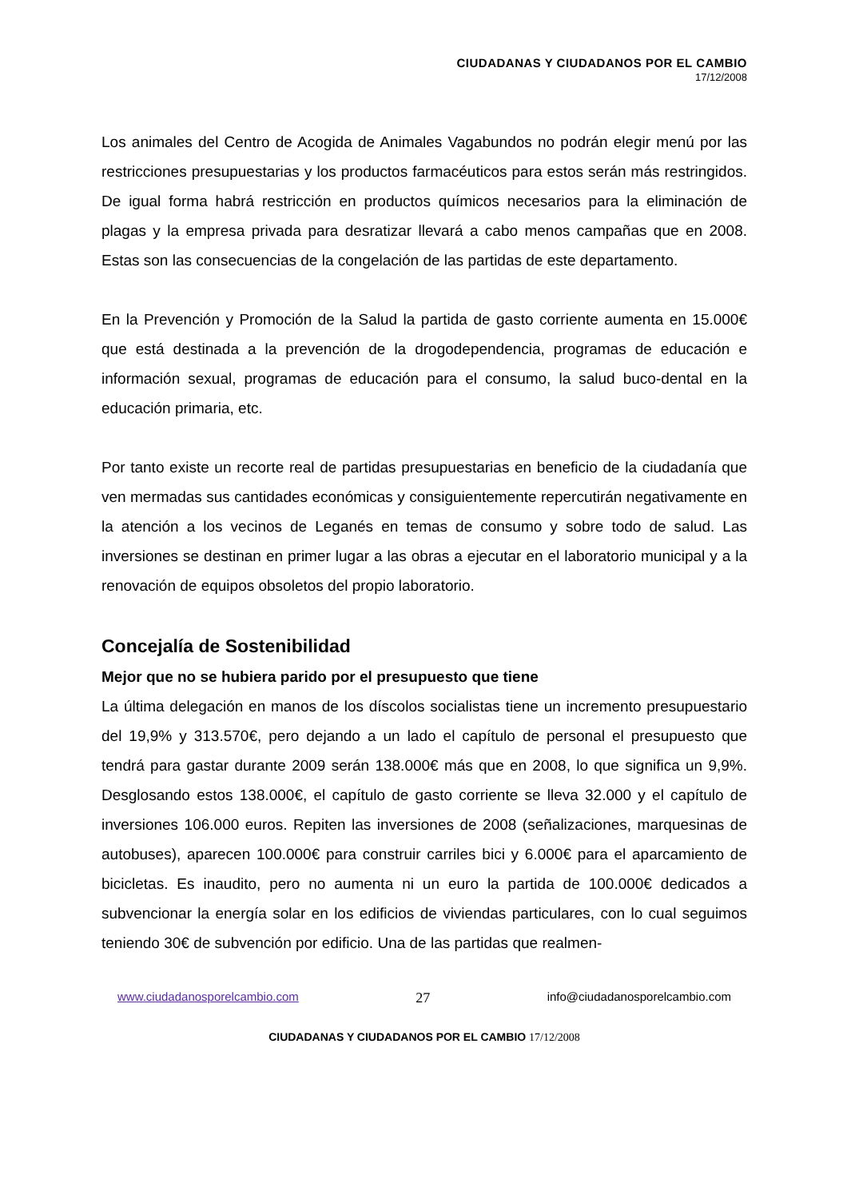CIUDADANAS Y CIUDADANOS POR EL CAMBIO
17/12/2008
Los animales del Centro de Acogida de Animales Vagabundos no podrán elegir menú por las restricciones presupuestarias y los productos farmacéuticos para estos serán más restringidos. De igual forma habrá restricción en productos químicos necesarios para la eliminación de plagas y la empresa privada para desratizar llevará a cabo menos campañas que en 2008. Estas son las consecuencias de la congelación de las partidas de este departamento.
En la Prevención y Promoción de la Salud la partida de gasto corriente aumenta en 15.000€ que está destinada a la prevención de la drogodependencia, programas de educación e información sexual, programas de educación para el consumo, la salud buco-dental en la educación primaria, etc.
Por tanto existe un recorte real de partidas presupuestarias en beneficio de la ciudadanía que ven mermadas sus cantidades económicas y consiguientemente repercutirán negativamente en la atención a los vecinos de Leganés en temas de consumo y sobre todo de salud. Las inversiones se destinan en primer lugar a las obras a ejecutar en el laboratorio municipal y a la renovación de equipos obsoletos del propio laboratorio.
Concejalía de Sostenibilidad
Mejor que no se hubiera parido por el presupuesto que tiene
La última delegación en manos de los díscolos socialistas tiene un incremento presupuestario del 19,9% y 313.570€, pero dejando a un lado el capítulo de personal el presupuesto que tendrá para gastar durante 2009 serán 138.000€ más que en 2008, lo que significa un 9,9%. Desglosando estos 138.000€, el capítulo de gasto corriente se lleva 32.000 y el capítulo de inversiones 106.000 euros. Repiten las inversiones de 2008 (señalizaciones, marquesinas de autobuses), aparecen 100.000€ para construir carriles bici y 6.000€ para el aparcamiento de bicicletas. Es inaudito, pero no aumenta ni un euro la partida de 100.000€ dedicados a subvencionar la energía solar en los edificios de viviendas particulares, con lo cual seguimos teniendo 30€ de subvención por edificio. Una de las partidas que realmen-
www.ciudadanosporelcambio.com 27 info@ciudadanosporelcambio.com
CIUDADANAS Y CIUDADANOS POR EL CAMBIO 17/12/2008